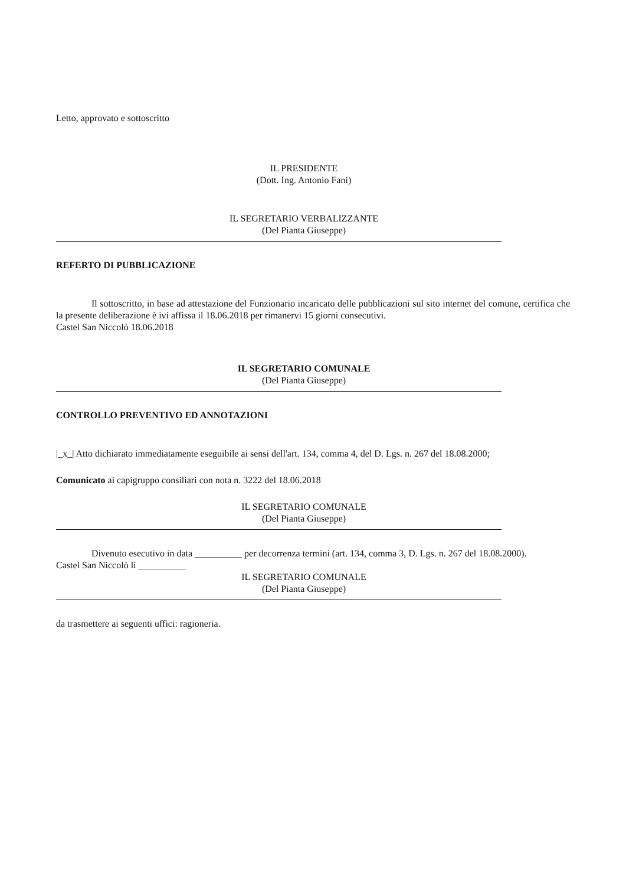Letto, approvato e sottoscritto
IL PRESIDENTE
(Dott. Ing. Antonio Fani)
IL SEGRETARIO VERBALIZZANTE
(Del Pianta Giuseppe)
REFERTO DI PUBBLICAZIONE
Il sottoscritto, in base ad attestazione del Funzionario incaricato delle pubblicazioni sul sito internet del comune, certifica che la presente deliberazione è ivi affissa il 18.06.2018 per rimanervi 15 giorni consecutivi.
Castel San Niccolò 18.06.2018
IL SEGRETARIO COMUNALE
(Del Pianta Giuseppe)
CONTROLLO PREVENTIVO ED ANNOTAZIONI
|_x_| Atto dichiarato immediatamente eseguibile ai sensi dell'art. 134, comma 4, del D. Lgs. n. 267 del 18.08.2000;
Comunicato ai capigruppo consiliari con nota n. 3222 del 18.06.2018
IL SEGRETARIO COMUNALE
(Del Pianta Giuseppe)
Divenuto esecutivo in data __________ per decorrenza termini (art. 134, comma 3, D. Lgs. n. 267 del 18.08.2000).
Castel San Niccolò lì __________
IL SEGRETARIO COMUNALE
(Del Pianta Giuseppe)
da trasmettere ai seguenti uffici: ragioneria.